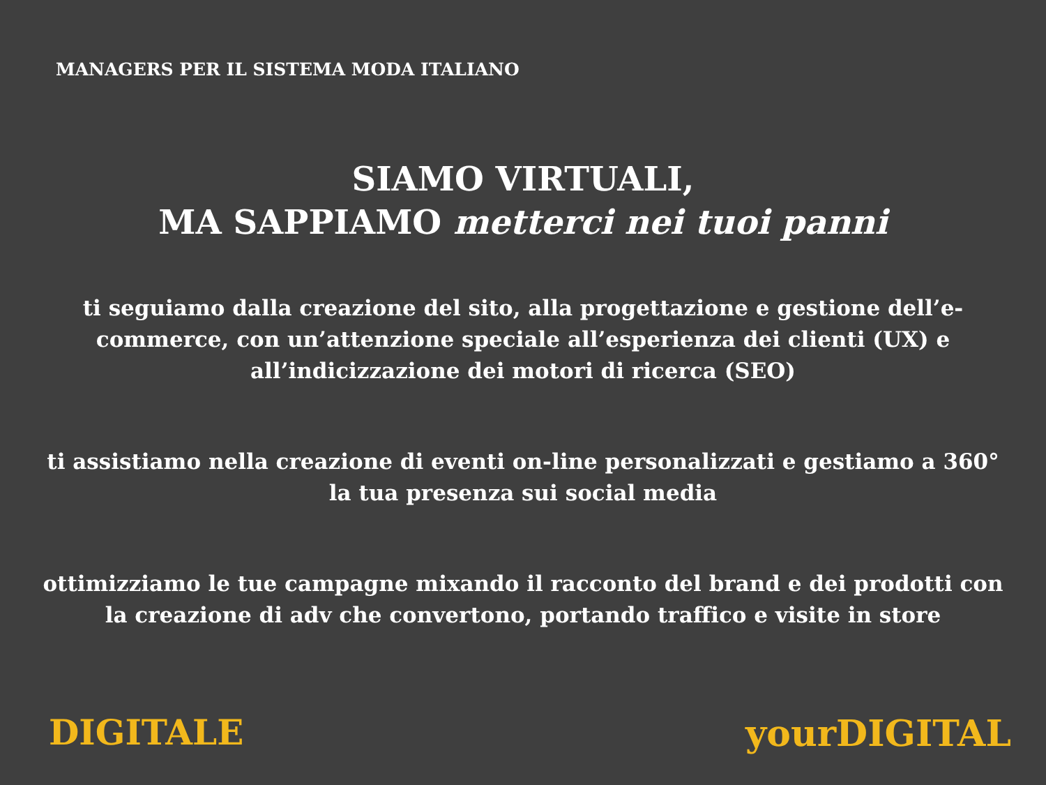MANAGERS PER IL SISTEMA MODA ITALIANO
SIAMO VIRTUALI,
MA SAPPIAMO metterci nei tuoi panni
ti seguiamo dalla creazione del sito, alla progettazione e gestione dell’e-commerce, con un’attenzione speciale all’esperienza dei clienti (UX) e all’indicizzazione dei motori di ricerca (SEO)
ti assistiamo nella creazione di eventi on-line personalizzati e gestiamo a 360° la tua presenza sui social media
ottimizziamo le tue campagne mixando il racconto del brand e dei prodotti con la creazione di adv che convertono, portando traffico e visite in store
DIGITALE yourDIGITAL